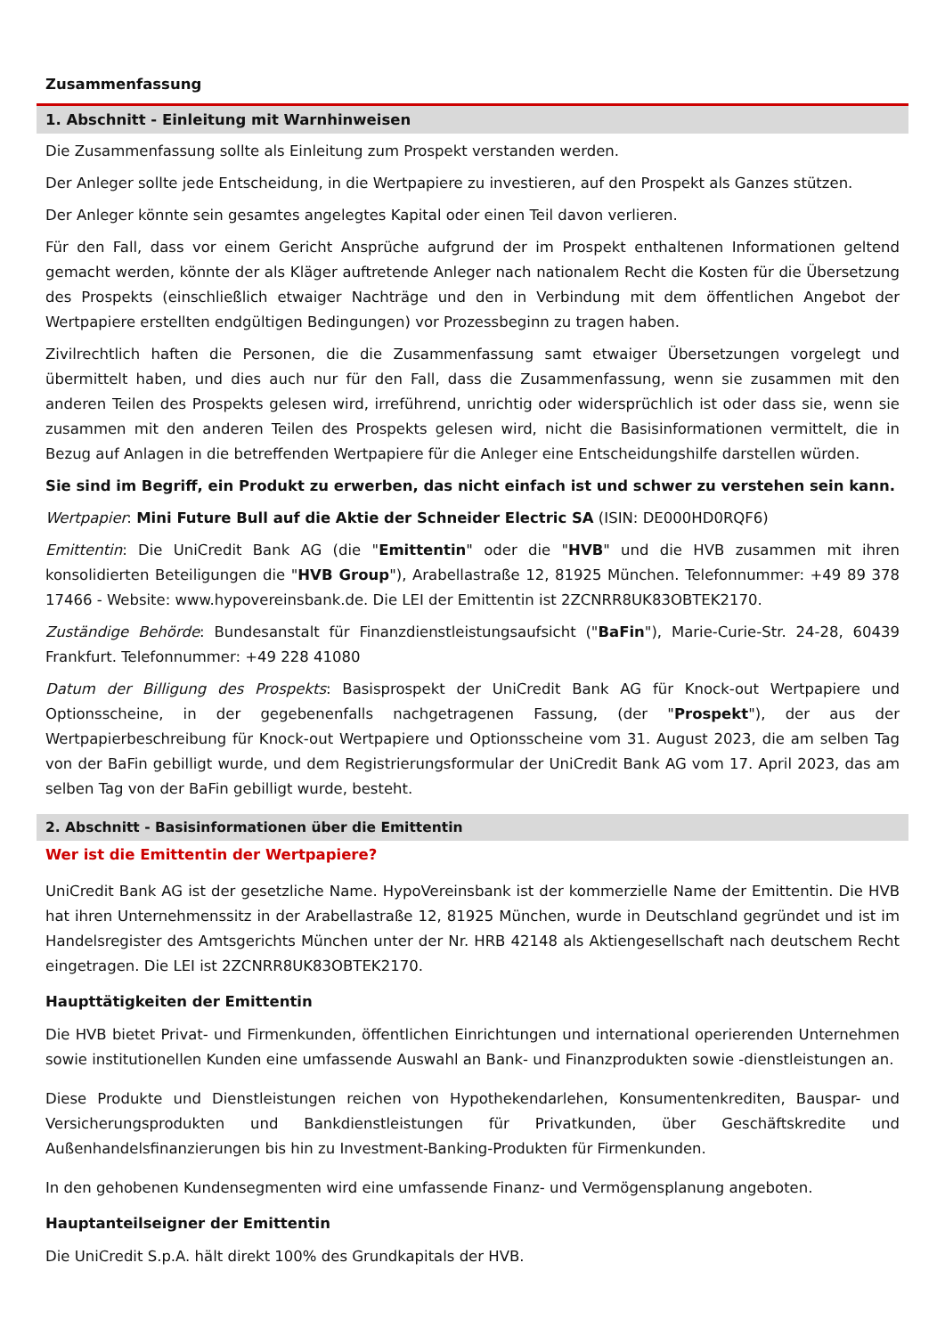Zusammenfassung
1. Abschnitt - Einleitung mit Warnhinweisen
Die Zusammenfassung sollte als Einleitung zum Prospekt verstanden werden.
Der Anleger sollte jede Entscheidung, in die Wertpapiere zu investieren, auf den Prospekt als Ganzes stützen.
Der Anleger könnte sein gesamtes angelegtes Kapital oder einen Teil davon verlieren.
Für den Fall, dass vor einem Gericht Ansprüche aufgrund der im Prospekt enthaltenen Informationen geltend gemacht werden, könnte der als Kläger auftretende Anleger nach nationalem Recht die Kosten für die Übersetzung des Prospekts (einschließlich etwaiger Nachträge und den in Verbindung mit dem öffentlichen Angebot der Wertpapiere erstellten endgültigen Bedingungen) vor Prozessbeginn zu tragen haben.
Zivilrechtlich haften die Personen, die die Zusammenfassung samt etwaiger Übersetzungen vorgelegt und übermittelt haben, und dies auch nur für den Fall, dass die Zusammenfassung, wenn sie zusammen mit den anderen Teilen des Prospekts gelesen wird, irreführend, unrichtig oder widersprüchlich ist oder dass sie, wenn sie zusammen mit den anderen Teilen des Prospekts gelesen wird, nicht die Basisinformationen vermittelt, die in Bezug auf Anlagen in die betreffenden Wertpapiere für die Anleger eine Entscheidungshilfe darstellen würden.
Sie sind im Begriff, ein Produkt zu erwerben, das nicht einfach ist und schwer zu verstehen sein kann.
Wertpapier: Mini Future Bull auf die Aktie der Schneider Electric SA (ISIN: DE000HD0RQF6)
Emittentin: Die UniCredit Bank AG (die "Emittentin" oder die "HVB" und die HVB zusammen mit ihren konsolidierten Beteiligungen die "HVB Group"), Arabellastraße 12, 81925 München. Telefonnummer: +49 89 378 17466 - Website: www.hypovereinsbank.de. Die LEI der Emittentin ist 2ZCNRR8UK83OBTEK2170.
Zuständige Behörde: Bundesanstalt für Finanzdienstleistungsaufsicht ("BaFin"), Marie-Curie-Str. 24-28, 60439 Frankfurt. Telefonnummer: +49 228 41080
Datum der Billigung des Prospekts: Basisprospekt der UniCredit Bank AG für Knock-out Wertpapiere und Optionsscheine, in der gegebenenfalls nachgetragenen Fassung, (der "Prospekt"), der aus der Wertpapierbeschreibung für Knock-out Wertpapiere und Optionsscheine vom 31. August 2023, die am selben Tag von der BaFin gebilligt wurde, und dem Registrierungsformular der UniCredit Bank AG vom 17. April 2023, das am selben Tag von der BaFin gebilligt wurde, besteht.
2. Abschnitt - Basisinformationen über die Emittentin
Wer ist die Emittentin der Wertpapiere?
UniCredit Bank AG ist der gesetzliche Name. HypoVereinsbank ist der kommerzielle Name der Emittentin. Die HVB hat ihren Unternehmenssitz in der Arabellastraße 12, 81925 München, wurde in Deutschland gegründet und ist im Handelsregister des Amtsgerichts München unter der Nr. HRB 42148 als Aktiengesellschaft nach deutschem Recht eingetragen. Die LEI ist 2ZCNRR8UK83OBTEK2170.
Haupttätigkeiten der Emittentin
Die HVB bietet Privat- und Firmenkunden, öffentlichen Einrichtungen und international operierenden Unternehmen sowie institutionellen Kunden eine umfassende Auswahl an Bank- und Finanzprodukten sowie -dienstleistungen an.
Diese Produkte und Dienstleistungen reichen von Hypothekendarlehen, Konsumentenkrediten, Bauspar- und Versicherungsprodukten und Bankdienstleistungen für Privatkunden, über Geschäftskredite und Außenhandelsfinanzierungen bis hin zu Investment-Banking-Produkten für Firmenkunden.
In den gehobenen Kundensegmenten wird eine umfassende Finanz- und Vermögensplanung angeboten.
Hauptanteilseigner der Emittentin
Die UniCredit S.p.A. hält direkt 100% des Grundkapitals der HVB.